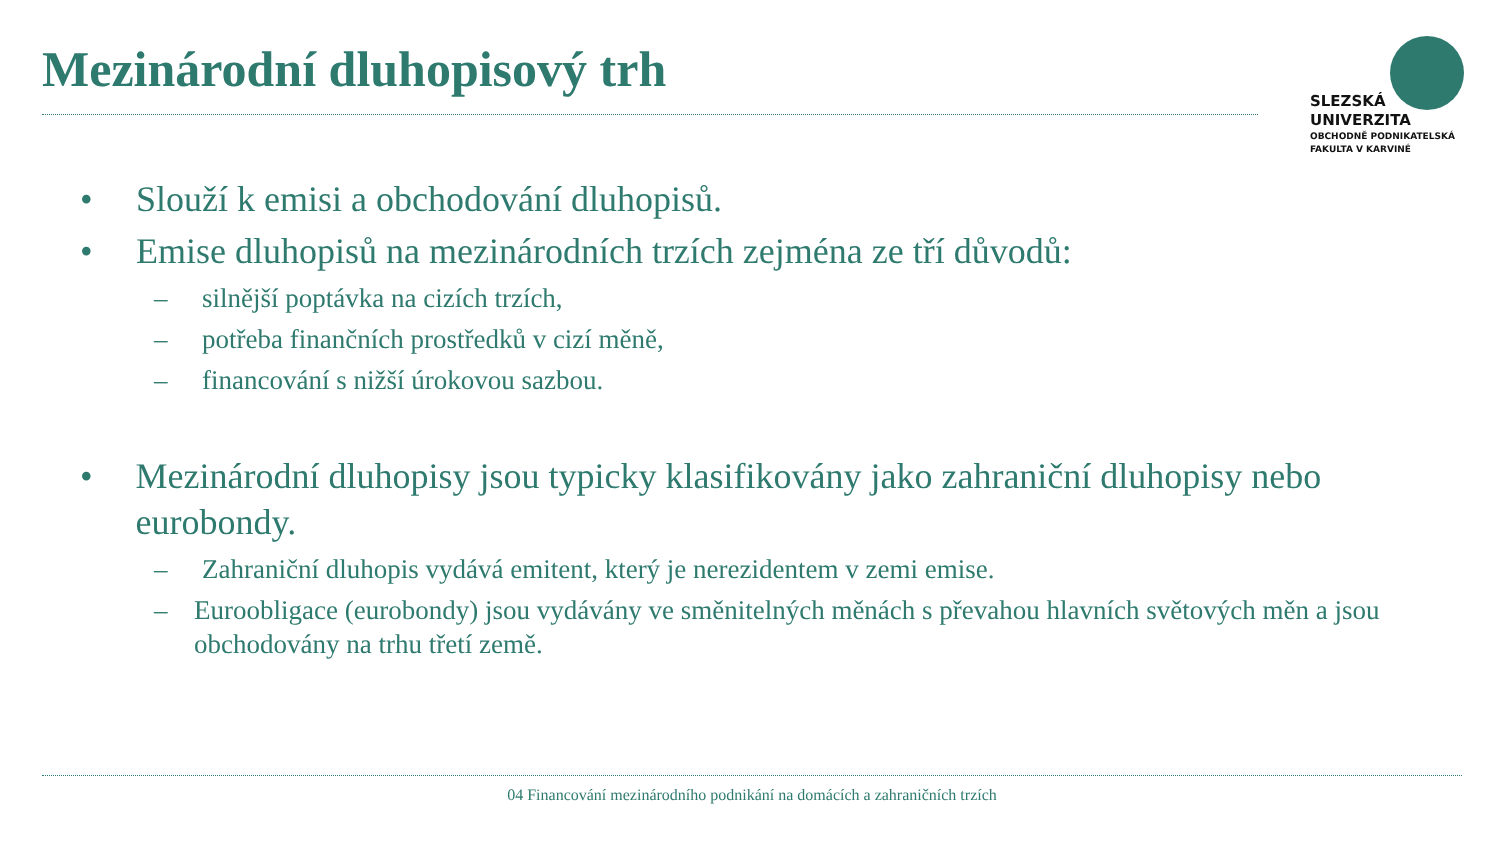Mezinárodní dluhopisový trh
SLEZSKÁ
UNIVERZITA
OBCHODNĚ PODNIKATELSKÁ
FAKULTA V KARVINÉ
• Slouží k emisi a obchodování dluhopisů.
• Emise dluhopisů na mezinárodních trzích zejména ze tří důvodů:
– silnější poptávka na cizích trzích,
– potřeba finančních prostředků v cizí měně,
– financování s nižší úrokovou sazbou.
• Mezinárodní dluhopisy jsou typicky klasifikovány jako zahraniční dluhopisy nebo eurobondy.
– Zahraniční dluhopis vydává emitent, který je nerezidentem v zemi emise.
– Euroobligace (eurobondy) jsou vydávány ve směnitelných měnách s převahou hlavních světových měn a jsou obchodovány na trhu třetí země.
04 Financování mezinárodního podnikání na domácích a zahraničních trzích